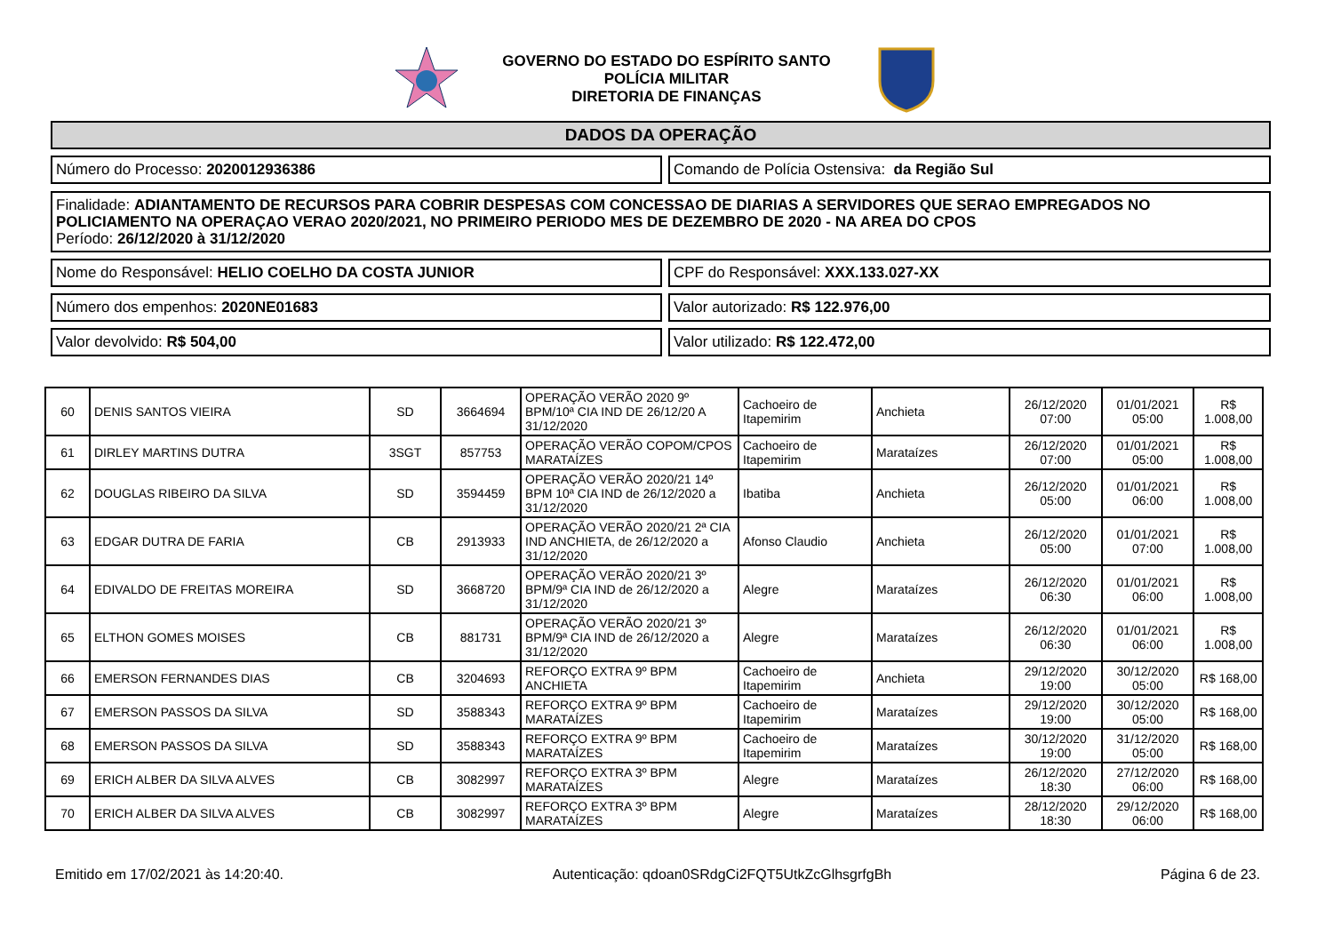GOVERNO DO ESTADO DO ESPÍRITO SANTO
POLÍCIA MILITAR
DIRETORIA DE FINANÇAS
DADOS DA OPERAÇÃO
Número do Processo: 2020012936386 Comando de Polícia Ostensiva: da Região Sul
Finalidade: ADIANTAMENTO DE RECURSOS PARA COBRIR DESPESAS COM CONCESSAO DE DIARIAS A SERVIDORES QUE SERAO EMPREGADOS NO POLICIAMENTO NA OPERAÇAO VERAO 2020/2021, NO PRIMEIRO PERIODO MES DE DEZEMBRO DE 2020 - NA AREA DO CPOS
Período: 26/12/2020 à 31/12/2020
Nome do Responsável: HELIO COELHO DA COSTA JUNIOR CPF do Responsável: XXX.133.027-XX
Número dos empenhos: 2020NE01683 Valor autorizado: R$ 122.976,00
Valor devolvido: R$ 504,00 Valor utilizado: R$ 122.472,00
| 60 | DENIS SANTOS VIEIRA | SD | 3664694 | OPERAÇÃO VERÃO 2020 9º BPM/10ª CIA IND DE 26/12/20 A 31/12/2020 | Cachoeiro de Itapemirim | Anchieta | 26/12/2020 07:00 | 01/01/2021 05:00 | R$ 1.008,00 |
| 61 | DIRLEY MARTINS DUTRA | 3SGT | 857753 | OPERAÇÃO VERÃO COPOM/CPOS MARATAÍZES | Cachoeiro de Itapemirim | Marataízes | 26/12/2020 07:00 | 01/01/2021 05:00 | R$ 1.008,00 |
| 62 | DOUGLAS RIBEIRO DA SILVA | SD | 3594459 | OPERAÇÃO VERÃO 2020/21 14º BPM 10ª CIA IND de 26/12/2020 a 31/12/2020 | Ibatiba | Anchieta | 26/12/2020 05:00 | 01/01/2021 06:00 | R$ 1.008,00 |
| 63 | EDGAR DUTRA DE FARIA | CB | 2913933 | OPERAÇÃO VERÃO 2020/21 2ª CIA IND ANCHIETA, de 26/12/2020 a 31/12/2020 | Afonso Claudio | Anchieta | 26/12/2020 05:00 | 01/01/2021 07:00 | R$ 1.008,00 |
| 64 | EDIVALDO DE FREITAS MOREIRA | SD | 3668720 | OPERAÇÃO VERÃO 2020/21 3º BPM/9ª CIA IND de 26/12/2020 a 31/12/2020 | Alegre | Marataízes | 26/12/2020 06:30 | 01/01/2021 06:00 | R$ 1.008,00 |
| 65 | ELTHON GOMES MOISES | CB | 881731 | OPERAÇÃO VERÃO 2020/21 3º BPM/9ª CIA IND de 26/12/2020 a 31/12/2020 | Alegre | Marataízes | 26/12/2020 06:30 | 01/01/2021 06:00 | R$ 1.008,00 |
| 66 | EMERSON FERNANDES DIAS | CB | 3204693 | REFORÇO EXTRA 9º BPM ANCHIETA | Cachoeiro de Itapemirim | Anchieta | 29/12/2020 19:00 | 30/12/2020 05:00 | R$ 168,00 |
| 67 | EMERSON PASSOS DA SILVA | SD | 3588343 | REFORÇO EXTRA 9º BPM MARATAÍZES | Cachoeiro de Itapemirim | Marataízes | 29/12/2020 19:00 | 30/12/2020 05:00 | R$ 168,00 |
| 68 | EMERSON PASSOS DA SILVA | SD | 3588343 | REFORÇO EXTRA 9º BPM MARATAÍZES | Cachoeiro de Itapemirim | Marataízes | 30/12/2020 19:00 | 31/12/2020 05:00 | R$ 168,00 |
| 69 | ERICH ALBER DA SILVA ALVES | CB | 3082997 | REFORÇO EXTRA 3º BPM MARATAÍZES | Alegre | Marataízes | 26/12/2020 18:30 | 27/12/2020 06:00 | R$ 168,00 |
| 70 | ERICH ALBER DA SILVA ALVES | CB | 3082997 | REFORÇO EXTRA 3º BPM MARATAÍZES | Alegre | Marataízes | 28/12/2020 18:30 | 29/12/2020 06:00 | R$ 168,00 |
Emitido em 17/02/2021 às 14:20:40. Autenticação: qdoan0SRdgCi2FQT5UtkZcGlhsgrfgBh Página 6 de 23.